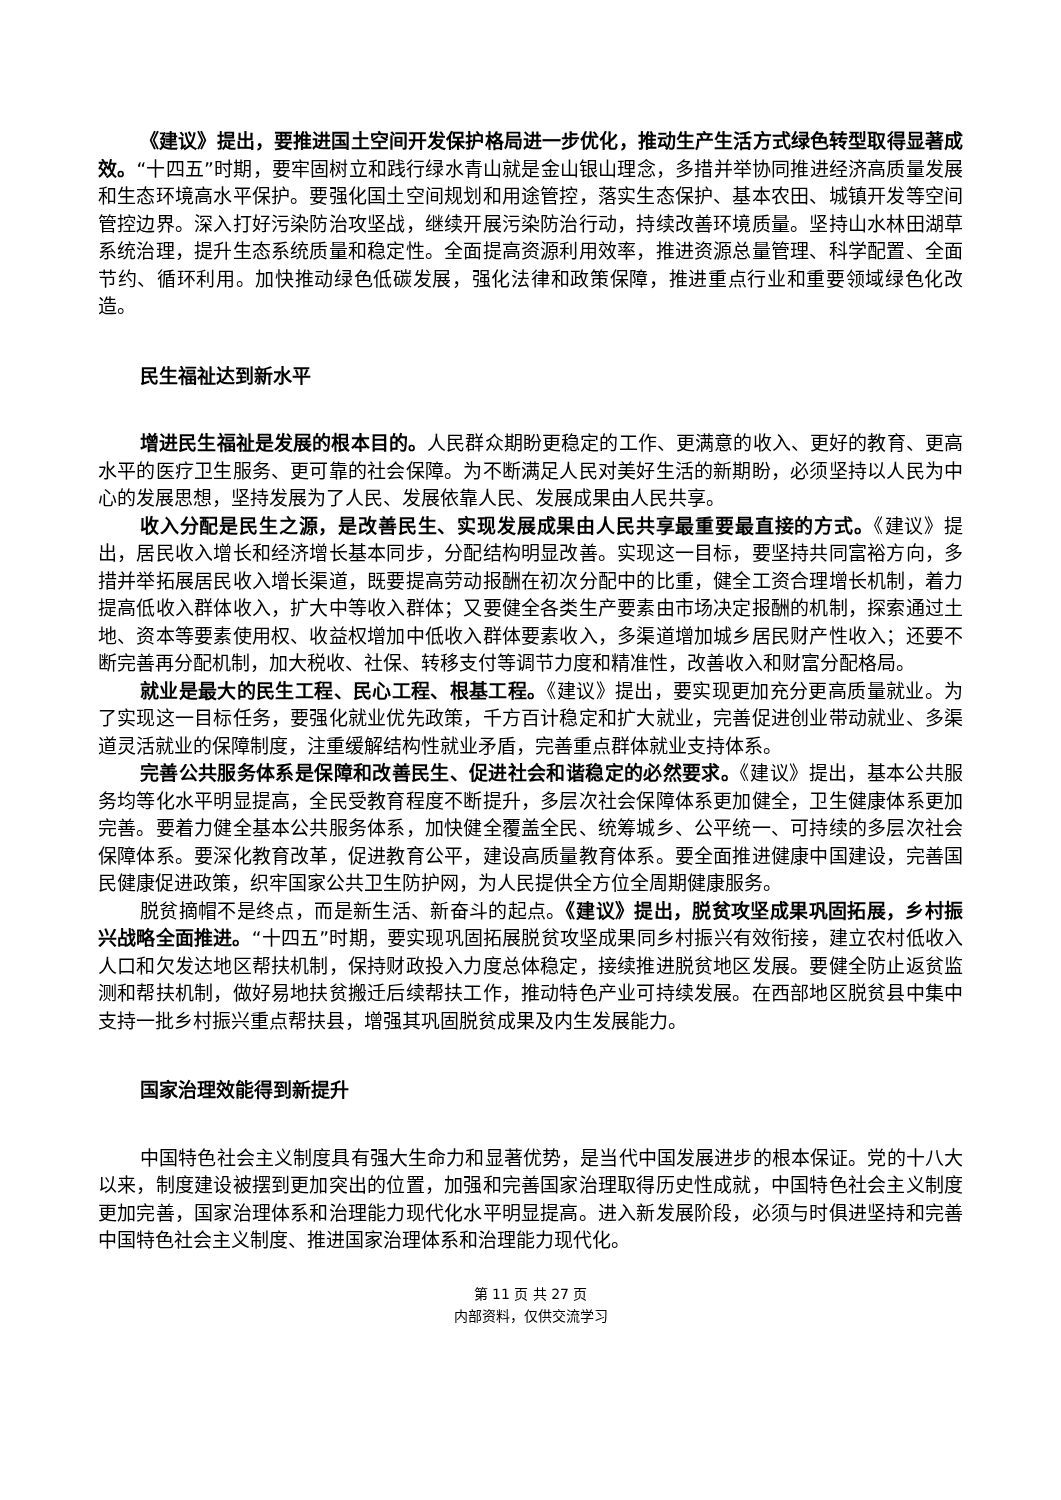《建议》提出，要推进国土空间开发保护格局进一步优化，推动生产生活方式绿色转型取得显著成效。“十四五”时期，要牢固树立和践行绿水青山就是金山银山理念，多措并举协同推进经济高质量发展和生态环境高水平保护。要强化国土空间规划和用途管控，落实生态保护、基本农田、城镇开发等空间管控边界。深入打好污染防治攻坚战，继续开展污染防治行动，持续改善环境质量。坚持山水林田湖草系统治理，提升生态系统质量和稳定性。全面提高资源利用效率，推进资源总量管理、科学配置、全面节约、循环利用。加快推动绿色低碳发展，强化法律和政策保障，推进重点行业和重要领域绿色化改造。
民生福祉达到新水平
增进民生福祉是发展的根本目的。人民群众期盼更稳定的工作、更满意的收入、更好的教育、更高水平的医疗卫生服务、更可靠的社会保障。为不断满足人民对美好生活的新期盼，必须坚持以人民为中心的发展思想，坚持发展为了人民、发展依靠人民、发展成果由人民共享。
收入分配是民生之源，是改善民生、实现发展成果由人民共享最重要最直接的方式。《建议》提出，居民收入增长和经济增长基本同步，分配结构明显改善。实现这一目标，要坚持共同富裕方向，多措并举拓展居民收入增长渠道，既要提高劳动报酬在初次分配中的比重，健全工资合理增长机制，着力提高低收入群体收入，扩大中等收入群体；又要健全各类生产要素由市场决定报酬的机制，探索通过土地、资本等要素使用权、收益权增加中低收入群体要素收入，多渠道增加城乡居民财产性收入；还要不断完善再分配机制，加大税收、社保、转移支付等调节力度和精准性，改善收入和财富分配格局。
就业是最大的民生工程、民心工程、根基工程。《建议》提出，要实现更加充分更高质量就业。为了实现这一目标任务，要强化就业优先政策，千方百计稳定和扩大就业，完善促进创业带动就业、多渠道灵活就业的保障制度，注重缓解结构性就业矛盾，完善重点群体就业支持体系。
完善公共服务体系是保障和改善民生、促进社会和谐稳定的必然要求。《建议》提出，基本公共服务均等化水平明显提高，全民受教育程度不断提升，多层次社会保障体系更加健全，卫生健康体系更加完善。要着力健全基本公共服务体系，加快健全覆盖全民、统筹城乡、公平统一、可持续的多层次社会保障体系。要深化教育改革，促进教育公平，建设高质量教育体系。要全面推进健康中国建设，完善国民健康促进政策，织牢国家公共卫生防护网，为人民提供全方位全周期健康服务。
脱贫摘帽不是终点，而是新生活、新奋斗的起点。《建议》提出，脱贫攻坚成果巩固拓展，乡村振兴战略全面推进。“十四五”时期，要实现巩固拓展脱贫攻坚成果同乡村振兴有效衔接，建立农村低收入人口和欠发达地区帮扶机制，保持财政投入力度总体稳定，接续推进脱贫地区发展。要健全防止返贫监测和帮扶机制，做好易地扶贫搬迁后续帮扶工作，推动特色产业可持续发展。在西部地区脱贫县中集中支持一批乡村振兴重点帮扶县，增强其巩固脱贫成果及内生发展能力。
国家治理效能得到新提升
中国特色社会主义制度具有强大生命力和显著优势，是当代中国发展进步的根本保证。党的十八大以来，制度建设被摆到更加突出的位置，加强和完善国家治理取得历史性成就，中国特色社会主义制度更加完善，国家治理体系和治理能力现代化水平明显提高。进入新发展阶段，必须与时俱进坚持和完善中国特色社会主义制度、推进国家治理体系和治理能力现代化。
第 11 页 共 27 页
内部资料，仅供交流学习